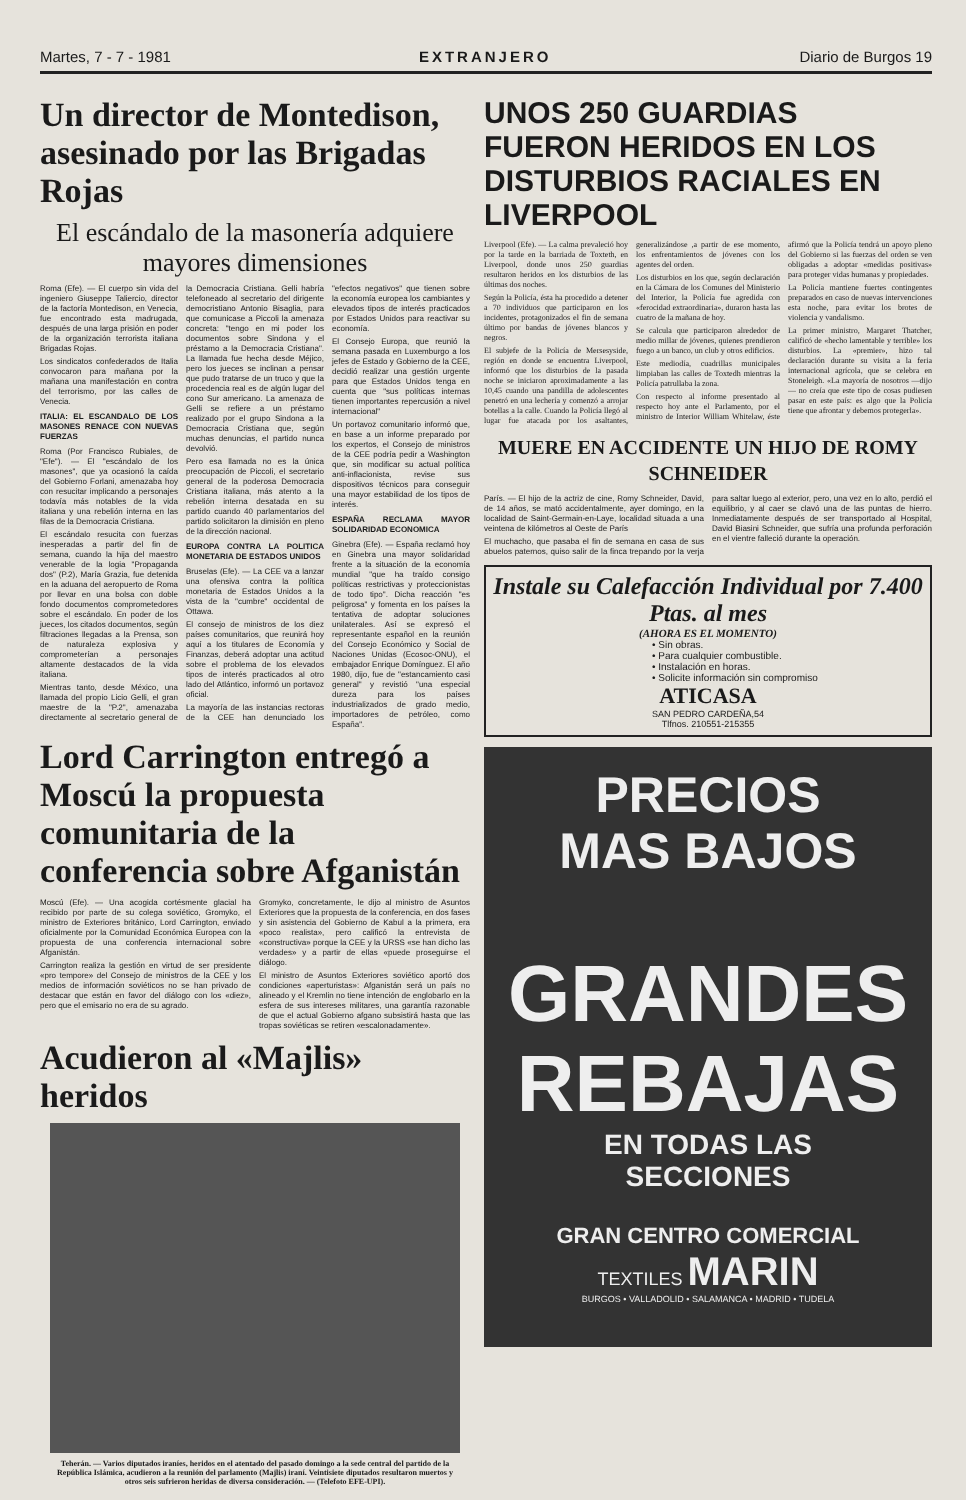Martes, 7 - 7 - 1981 EXTRANJERO Diario de Burgos 19
Un director de Montedison, asesinado por las Brigadas Rojas
El escándalo de la masonería adquiere mayores dimensiones
Roma (Efe). — El cuerpo sin vida del ingeniero Giuseppe Taliercio, director de la factoría Montedison, en Venecia, fue encontrado esta madrugada, después de una larga prisión en poder de la organización terrorista italiana Brigadas Rojas.
Los sindicatos confederados de Italia convocaron para mañana por la mañana una manifestación en contra del terrorismo, por las calles de Venecia.
ITALIA: EL ESCANDALO DE LOS MASONES RENACE CON NUEVAS FUERZAS
Roma (Por Francisco Rubiales, de "Efe"). — El "escándalo de los masones", que ya ocasionó la caída del Gobierno Forlani, amenazaba hoy con resucitar implicando a personajes todavía más notables de la vida italiana y una rebelión interna en las filas de la Democracia Cristiana.
El escándalo resucita con fuerzas inesperadas a partir del fin de semana, cuando la hija del maestro venerable de la logia "Propaganda dos" (P.2), María Grazia, fue detenida en la aduana del aeropuerto de Roma por llevar en una bolsa con doble fondo documentos comprometedores sobre el escándalo. En poder de los jueces, los citados documentos, según filtraciones llegadas a la Prensa, son de naturaleza explosiva y comprometerían a personajes altamente destacados de la vida italiana.
Mientras tanto, desde México, una llamada del propio Licio Gelli, el gran maestre de la "P.2", amenazaba directamente al secretario general de la Democracia Cristiana. Gelli habría telefoneado al secretario del dirigente democristiano Antonio Bisaglia, para que comunicase a Piccoli la amenaza concreta: "tengo en mi poder los documentos sobre Sindona y el préstamo a la Democracia Cristiana". La llamada fue hecha desde Méjico, pero los jueces se inclinan a pensar que pudo tratarse de un truco y que la procedencia real es de algún lugar del cono Sur americano. La amenaza de Gelli se refiere a un préstamo realizado por el grupo Sindona a la Democracia Cristiana que, según muchas denuncias, el partido nunca devolvió.
Pero esa llamada no es la única preocupación de Piccoli, el secretario general de la poderosa Democracia Cristiana italiana, más atento a la rebelión interna desatada en su partido cuando 40 parlamentarios del partido solicitaron la dimisión en pleno de la dirección nacional.
EUROPA CONTRA LA POLITICA MONETARIA DE ESTADOS UNIDOS
Bruselas (Efe). — La CEE va a lanzar una ofensiva contra la política monetaria de Estados Unidos a la vista de la "cumbre" occidental de Ottawa.
El consejo de ministros de los diez países comunitarios, que reunirá hoy aquí a los titulares de Economía y Finanzas, deberá adoptar una actitud sobre el problema de los elevados tipos de interés practicados al otro lado del Atlántico, informó un portavoz oficial.
La mayoría de las instancias rectoras de la CEE han denunciado los "efectos negativos" que tienen sobre la economía europea los cambiantes y elevados tipos de interés practicados por Estados Unidos para reactivar su economía.
El Consejo Europa, que reunió la semana pasada en Luxemburgo a los jefes de Estado y Gobierno de la CEE, decidió realizar una gestión urgente para que Estados Unidos tenga en cuenta que "sus políticas internas tienen importantes repercusión a nivel internacional"
Un portavoz comunitario informó que, en base a un informe preparado por los expertos, el Consejo de ministros de la CEE podría pedir a Washington que, sin modificar su actual política anti-inflacionista, revise sus dispositivos técnicos para conseguir una mayor estabilidad de los tipos de interés.
ESPAÑA RECLAMA MAYOR SOLIDARIDAD ECONOMICA
Ginebra (Efe). — España reclamó hoy en Ginebra una mayor solidaridad frente a la situación de la economía mundial "que ha traído consigo políticas restrictivas y proteccionistas de todo tipo". Dicha reacción "es peligrosa" y fomenta en los países la tentativa de adoptar soluciones unilaterales. Así se expresó el representante español en la reunión del Consejo Económico y Social de Naciones Unidas (Ecosoc-ONU), el embajador Enrique Domínguez. El año 1980, dijo, fue de "estancamiento casi general" y revistió "una especial dureza para los países industrializados de grado medio, importadores de petróleo, como España".
Lord Carrington entregó a Moscú la propuesta comunitaria de la conferencia sobre Afganistán
Moscú (Efe). — Una acogida cortésmente glacial ha recibido por parte de su colega soviético, Gromyko, el ministro de Exteriores británico, Lord Carrington, enviado oficialmente por la Comunidad Económica Europea con la propuesta de una conferencia internacional sobre Afganistán.
Carrington realiza la gestión en virtud de ser presidente «pro tempore» del Consejo de ministros de la CEE y los medios de información soviéticos no se han privado de destacar que están en favor del diálogo con los «diez», pero que el emisario no era de su agrado.
Gromyko, concretamente, le dijo al ministro de Asuntos Exteriores que la propuesta de la conferencia, en dos fases y sin asistencia del Gobierno de Kabul a la primera, era «poco realista», pero calificó la entrevista de «constructiva» porque la CEE y la URSS «se han dicho las verdades» y a partir de ellas «puede proseguirse el diálogo.
El ministro de Asuntos Exteriores soviético aportó dos condiciones «aperturistas»: Afganistán será un país no alineado y el Kremlin no tiene intención de englobarlo en la esfera de sus intereses militares, una garantía razonable de que el actual Gobierno afgano subsistirá hasta que las tropas soviéticas se retiren «escalonadamente».
Acudieron al «Majlis» heridos
Teherán. — Varios diputados iraníes, heridos en el atentado del pasado domingo a la sede central del partido de la República Islámica, acudieron a la reunión del parlamento (Majlis) iraní. Veintisiete diputados resultaron muertos y otros seis sufrieron heridas de diversa consideración. — (Telefoto EFE-UPI).
UNOS 250 GUARDIAS FUERON HERIDOS EN LOS DISTURBIOS RACIALES EN LIVERPOOL
Liverpool (Efe). — La calma prevaleció hoy por la tarde en la barriada de Toxteth, en Liverpool, donde unos 250 guardias resultaron heridos en los disturbios de las últimas dos noches.
Según la Policía, ésta ha procedido a detener a 70 individuos que participaron en los incidentes, protagonizados el fin de semana último por bandas de jóvenes blancos y negros.
El subjefe de la Policía de Mersesyside, región en donde se encuentra Liverpool, informó que los disturbios de la pasada noche se iniciaron aproximadamente a las 10,45 cuando una pandilla de adolescentes penetró en una lechería y comenzó a arrojar botellas a la calle. Cuando la Policía llegó al lugar fue atacada por los asaltantes, generalizándose ,a partir de ese momento, los enfrentamientos de jóvenes con los agentes del orden.
Los disturbios en los que, según declaración en la Cámara de los Comunes del Ministerio del Interior, la Policía fue agredida con «ferocidad extraordinaria», duraron hasta las cuatro de la mañana de hoy.
Se calcula que participaron alrededor de medio millar de jóvenes, quienes prendieron fuego a un banco, un club y otros edificios.
Este mediodía, cuadrillas municipales limpiaban las calles de Toxtedh mientras la Policía patrullaba la zona.
Con respecto al informe presentado al respecto hoy ante el Parlamento, por el ministro de Interior William Whitelaw, éste afirmó que la Policía tendrá un apoyo pleno del Gobierno si las fuerzas del orden se ven obligadas a adoptar «medidas positivas» para proteger vidas humanas y propiedades.
La Policía mantiene fuertes contingentes preparados en caso de nuevas intervenciones esta noche, para evitar los brotes de violencia y vandalismo.
La primer ministro, Margaret Thatcher, calificó de «hecho lamentable y terrible» los disturbios. La «premier», hizo tal declaración durante su visita a la feria internacional agrícola, que se celebra en Stoneleigh. «La mayoría de nosotros —dijo— no creía que este tipo de cosas pudiesen pasar en este país: es algo que la Policía tiene que afrontar y debemos protegerla».
MUERE EN ACCIDENTE UN HIJO DE ROMY SCHNEIDER
París. — El hijo de la actriz de cine, Romy Schneider, David, de 14 años, se mató accidentalmente, ayer domingo, en la localidad de Saint-Germain-en-Laye, localidad situada a una veintena de kilómetros al Oeste de París
El muchacho, que pasaba el fin de semana en casa de sus abuelos paternos, quiso salir de la finca trepando por la verja para saltar luego al exterior, pero, una vez en lo alto, perdió el equilibrio, y al caer se clavó una de las puntas de hierro. Inmediatamente después de ser transportado al Hospital, David Biasini Schneider, que sufría una profunda perforación en el vientre falleció durante la operación.
Instale su Calefacción Individual por 7.400 Ptas. al mes
(AHORA ES EL MOMENTO)
• Sin obras.
• Para cualquier combustible.
• Instalación en horas.
• Solicite información sin compromiso
ATICASA
SAN PEDRO CARDEÑA,54
Tlfnos. 210551-215355
PRECIOS
MAS BAJOS
GRANDES
REBAJAS
EN TODAS LAS
SECCIONES
GRAN CENTRO COMERCIAL
TEXTILES MARIN
BURGOS • VALLADOLID • SALAMANCA • MADRID • TUDELA